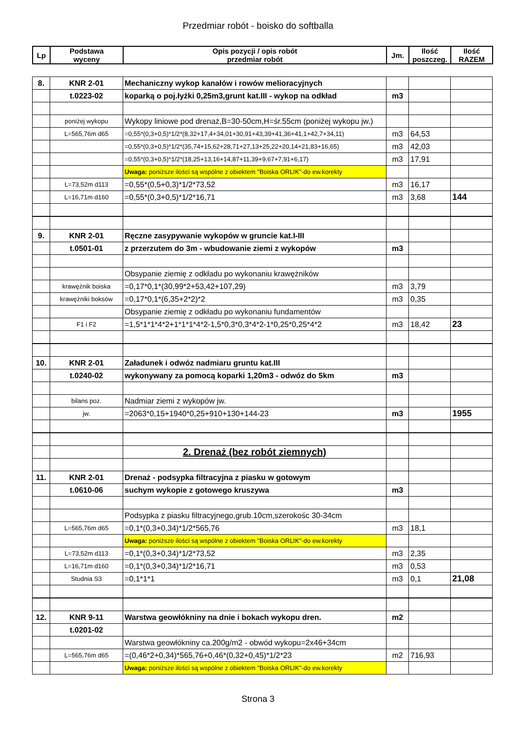Przedmiar robót - boisko do softballa
| Lp | Podstawa wyceny | Opis pozycji / opis robót przedmiar robót | Jm. | Ilość poszczeg. | Ilość RAZEM |
| --- | --- | --- | --- | --- | --- |
| 8. | KNR 2-01 | Mechaniczny wykop kanałów i rowów melioracyjnych | | | |
| | t.0223-02 | koparką o poj.łyżki 0,25m3,grunt kat.III - wykop na odkład | m3 | | |
| | poniżej wykopu | Wykopy liniowe pod drenaż,B=30-50cm,H=śr.55cm (poniżej wykopu jw.) | | | |
| | L=565,76m d65 | =0,55*(0,3+0,5)*1/2*(8,32+17,4+34,01+30,91+43,39+41,36+41,1+42,7+34,11) | m3 | 64,53 | |
| | | =0,55*(0,3+0,5)*1/2*(35,74+15,62+28,71+27,13+25,22+20,14+21,83+16,65) | m3 | 42,03 | |
| | | =0,55*(0,3+0,5)*1/2*(18,25+13,16+14,87+11,39+9,67+7,91+6,17) | m3 | 17,91 | |
| | | Uwaga: poniższe ilości są wspólne z obiektem "Boiska ORLIK"-do ew.korekty | | | |
| | L=73,52m d113 | =0,55*(0,5+0,3)*1/2*73,52 | m3 | 16,17 | |
| | L=16,71m d160 | =0,55*(0,3+0,5)*1/2*16,71 | m3 | 3,68 | 144 |
| 9. | KNR 2-01 | Ręczne zasypywanie wykopów w gruncie kat.I-III | | | |
| | t.0501-01 | z przerzutem do 3m - wbudowanie ziemi z wykopów | m3 | | |
| | | Obsypanie ziemię z odkładu po wykonaniu krawężników | | | |
| | krawężnik boiska | =0,17*0,1*(30,99*2+53,42+107,29) | m3 | 3,79 | |
| | krawężniki boksów | =0,17*0,1*(6,35+2*2)*2 | m3 | 0,35 | |
| | | Obsypanie ziemię z odkładu po wykonaniu fundamentów | | | |
| | F1 i F2 | =1,5*1*1*4*2+1*1*1*4*2-1,5*0,3*0,3*4*2-1*0,25*0,25*4*2 | m3 | 18,42 | 23 |
| 10. | KNR 2-01 | Załadunek i odwóz nadmiaru gruntu kat.III | | | |
| | t.0240-02 | wykonywany za pomocą koparki 1,20m3 - odwóz do 5km | m3 | | |
| | bilans poz. | Nadmiar ziemi z wykopów jw. | | | |
| | jw. | =2063*0,15+1940*0,25+910+130+144-23 | m3 | | 1955 |
| | | 2. Drenaż (bez robót ziemnych) | | | |
| 11. | KNR 2-01 | Drenaż - podsypka filtracyjna z piasku w gotowym | | | |
| | t.0610-06 | suchym wykopie z gotowego kruszywa | m3 | | |
| | | Podsypka z piasku filtracyjnego,grub.10cm,szerokośc 30-34cm | | | |
| | L=565,76m d65 | =0,1*(0,3+0,34)*1/2*565,76 | m3 | 18,1 | |
| | | Uwaga: poniższe ilości są wspólne z obiektem "Boiska ORLIK"-do ew.korekty | | | |
| | L=73,52m d113 | =0,1*(0,3+0,34)*1/2*73,52 | m3 | 2,35 | |
| | L=16,71m d160 | =0,1*(0,3+0,34)*1/2*16,71 | m3 | 0,53 | |
| | Studnia S3 | =0,1*1*1 | m3 | 0,1 | 21,08 |
| 12. | KNR 9-11 | Warstwa geowłókniny na dnie i bokach wykopu dren. | m2 | | |
| | t.0201-02 | | | | |
| | | Warstwa geowłókniny ca.200g/m2 - obwód wykopu=2x46+34cm | | | |
| | L=565,76m d65 | =(0,46*2+0,34)*565,76+0,46*(0,32+0,45)*1/2*23 | m2 | 716,93 | |
| | | Uwaga: poniższe ilości są wspólne z obiektem "Boiska ORLIK"-do ew.korekty | | | |
Strona 3